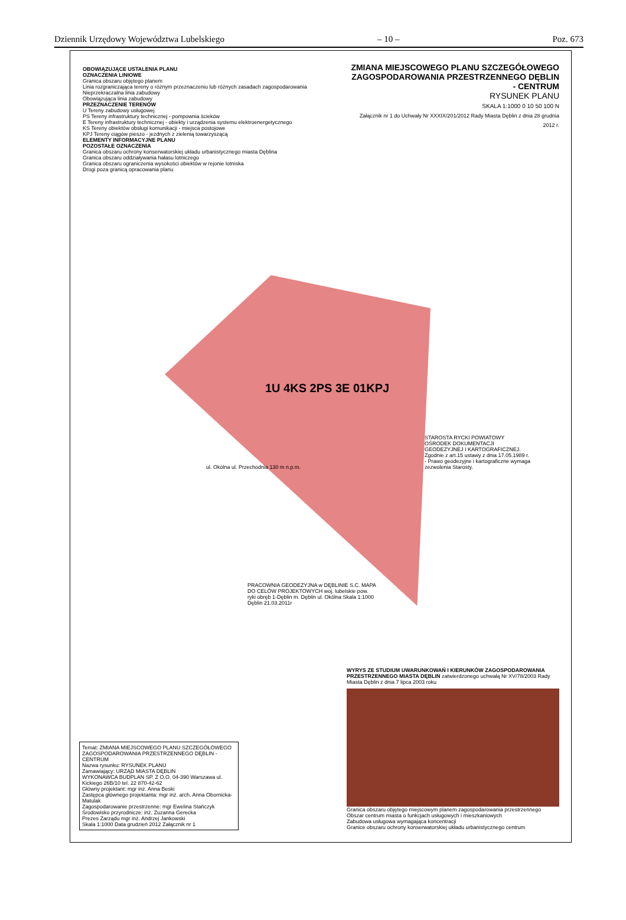Dziennik Urzędowy Województwa Lubelskiego – 10 – Poz. 673
ZMIANA MIEJSCOWEGO PLANU SZCZEGÓŁOWEGO ZAGOSPODAROWANIA PRZESTRZENNEGO DĘBLIN - CENTRUM
RYSUNEK PLANU
SKALA 1:1000 0 10 50 100 N
Załącznik nr 1 do Uchwały Nr XXXIX/201/2012 Rady Miasta Dęblin z dnia 28 grudnia 2012 r.
OBOWIĄZUJĄCE USTALENIA PLANU
OZNACZENIA LINIOWE
Granica obszaru objętego planem
Linia rozgraniczająca tereny o różnym przeznaczeniu lub różnych zasadach zagospodarowania
Nieprzekraczalna linia zabudowy
Obowiązująca linia zabudowy
PRZEZNACZENIE TERENÓW
U Tereny zabudowy usługowej
PS Tereny infrastruktury technicznej - pompownia ścieków
E Tereny infrastruktury technicznej - obiekty i urządzenia systemu elektroenergetycznego
KS Tereny obiektów obsługi komunikacji - miejsca postojowe
KPJ Tereny ciągów pieszo - jezdnych z zielenią towarzyszącą
ELEMENTY INFORMACYJNE PLANU
POZOSTAŁE OZNACZENIA
Granica obszaru ochrony konserwatorskiej układu urbanistycznego miasta Dęblina
Granica obszaru oddziaływania hałasu lotniczego
Granica obszaru ograniczenia wysokości obiektów w rejonie lotniska
Drogi poza granicą opracowania planu
1U 4KS 2PS 3E 01KPJ
ul. Okólna ul. Przechodnia 130 m n.p.m.
PRACOWNIA GEODEZYJNA w DĘBLINIE S.C. MAPA DO CELÓW PROJEKTOWYCH woj. lubelskie pow. ryki obręb 1-Dęblin m. Dęblin ul. Okólna Skala 1:1000 Dęblin 21.03.2011r
STAROSTA RYCKI POWIATOWY OŚRODEK DOKUMENTACJI GEODEZYJNEJ I KARTOGRAFICZNEJ. Zgodnie z art.15 ustawy z dnia 17.05.1989 r. - Prawo geodezyjne i kartograficzne wymaga zezwolenia Starosty.
Temat: ZMIANA MIEJSCOWEGO PLANU SZCZEGÓŁOWEGO ZAGOSPODAROWANIA PRZESTRZENNEGO DĘBLIN - CENTRUM
Nazwa rysunku: RYSUNEK PLANU
Zamawiający: URZĄD MIASTA DĘBLIN
WYKONAWCA BUDPLAN SP. Z O.O. 04-390 Warszawa ul. Kickiego 26B/10 tel. 22 870-42-62
Główny projektant: mgr inż. Anna Beski
Zastępca głównego projektanta: mgr inż. arch. Anna Obornicka-Matulak
Zagospodarowanie przestrzenne: mgr Ewelina Stańczyk
Środowisko przyrodnicze: inż. Zuzanna Gerecka
Prezes Zarządu mgr inż. Andrzej Jankowski
Skala 1:1000 Data grudzień 2012 Załącznik nr 1
WYRYS ZE STUDIUM UWARUNKOWAŃ I KIERUNKÓW ZAGOSPODAROWANIA PRZESTRZENNEGO MIASTA DĘBLIN zatwierdzonego uchwałą Nr XV/78/2003 Rady Miasta Dęblin z dnia 7 lipca 2003 roku
Granica obszaru objętego miejscowym planem zagospodarowania przestrzennego
Obszar centrum miasta o funkcjach usługowych i mieszkaniowych
Zabudowa usługowa wymagająca koncentracji
Granice obszaru ochrony konserwatorskiej układu urbanistycznego centrum